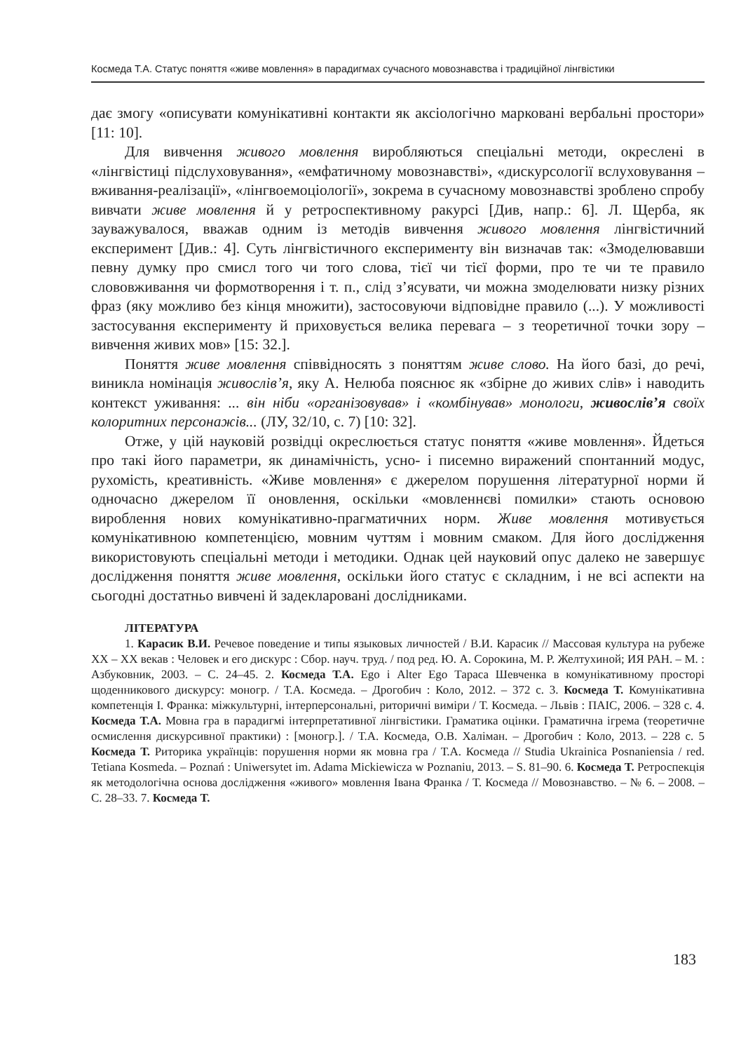Космеда Т.А. Статус поняття «живе мовлення» в парадигмах сучасного мовознавства і традиційної лінгвістики
дає змогу «описувати комунікативні контакти як аксіологічно марковані вербальні простори» [11: 10].
Для вивчення живого мовлення виробляються спеціальні методи, окреслені в «лінгвістиці підслуховування», «емфатичному мовознавстві», «дискурсології вслуховування – вживання-реалізації», «лінгвоемоціології», зокрема в сучасному мовознавстві зроблено спробу вивчати живе мовлення й у ретроспективному ракурсі [Див, напр.: 6]. Л. Щерба, як зауважувалося, вважав одним із методів вивчення живого мовлення лінгвістичний експеримент [Див.: 4]. Суть лінгвістичного експерименту він визначав так: «Змоделювавши певну думку про смисл того чи того слова, тієї чи тієї форми, про те чи те правило слововживання чи формотворення і т. п., слід з’ясувати, чи можна змоделювати низку різних фраз (яку можливо без кінця множити), застосовуючи відповідне правило (...). У можливості застосування експерименту й приховується велика перевага – з теоретичної точки зору – вивчення живих мов» [15: 32.].
Поняття живе мовлення співвідносять з поняттям живе слово. На його базі, до речі, виникла номінація живослів’я, яку А. Нелюба пояснює як «збірне до живих слів» і наводить контекст уживання: ... він ніби «організовував» і «комбінував» монологи, живослів’я своїх колоритних персонажів... (ЛУ, 32/10, с. 7) [10: 32].
Отже, у цій науковій розвідці окреслюється статус поняття «живе мовлення». Йдеться про такі його параметри, як динамічність, усно- і писемно виражений спонтанний модус, рухомість, креативність. «Живе мовлення» є джерелом порушення літературної норми й одночасно джерелом її оновлення, оскільки «мовленнєві помилки» стають основою вироблення нових комунікативно-прагматичних норм. Живе мовлення мотивується комунікативною компетенцією, мовним чуттям і мовним смаком. Для його дослідження використовують спеціальні методи і методики. Однак цей науковий опус далеко не завершує дослідження поняття живе мовлення, оскільки його статус є складним, і не всі аспекти на сьогодні достатньо вивчені й задекларовані дослідниками.
ЛІТЕРАТУРА
1. Карасик В.И. Речевое поведение и типы языковых личностей / В.И. Карасик // Массовая культура на рубеже XX – XX векав : Человек и его дискурс : Сбор. науч. труд. / под ред. Ю. А. Сорокина, М. Р. Желтухиной; ИЯ РАН. – М. : Азбуковник, 2003. – С. 24–45. 2. Космеда Т.А. Ego і Alter Ego Тараса Шевченка в комунікативному просторі щоденникового дискурсу: моногр. / Т.А. Космеда. – Дрогобич : Коло, 2012. – 372 с. 3. Космеда Т. Комунікативна компетенція І. Франка: міжкультурні, інтерперсональні, риторичні виміри / Т. Космеда. – Львів : ПАІС, 2006. – 328 с. 4. Космеда Т.А. Мовна гра в парадигмі інтерпретативної лінгвістики. Граматика оцінки. Граматична ігрема (теоретичне осмислення дискурсивної практики) : [моногр.]. / Т.А. Космеда, О.В. Халіман. – Дрогобич : Коло, 2013. – 228 с. 5 Космеда Т. Риторика українців: порушення норми як мовна гра / Т.А. Космеда // Studia Ukrainica Posnaniensia / red. Tetiana Kosmeda. – Poznań : Uniwersytet im. Adama Mickiewicza w Poznaniu, 2013. – S. 81–90. 6. Космеда Т. Ретроспекція як методологічна основа дослідження «живого» мовлення Івана Франка / Т. Космеда // Мовознавство. – № 6. – 2008. – С. 28–33. 7. Космеда Т.
183